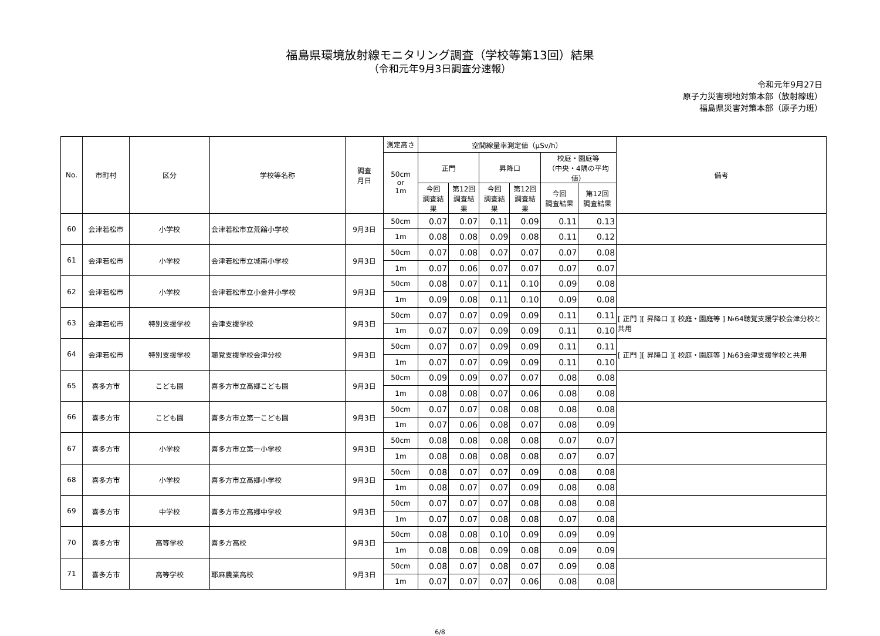福島県環境放射線モニタリング調査（学校等第13回）結果
（令和元年9月3日調査分速報）
令和元年9月27日
原子力災害現地対策本部（放射線班）
福島県災害対策本部（原子力班）
| No. | 市町村 | 区分 | 学校等名称 | 調査 月日 | 測定高さ | 空間線量率測定値（μSv/h） | | | | | | 備考 |
| --- | --- | --- | --- | --- | --- | --- | --- | --- | --- | --- | --- | --- |
| | | | | | 50cm or 1m | 正門 | | 昇降口 | | 校庭・園庭等 （中央・4隅の平均値） | | |
| | | | | | | 今回 調査結果 | 第12回 調査結果 | 今回 調査結果 | 第12回 調査結果 | 今回 調査結果 | 第12回 調査結果 | |
| 60 | 会津若松市 | 小学校 | 会津若松市立荒舘小学校 | 9月3日 | 50cm | 0.07 | 0.07 | 0.11 | 0.09 | 0.11 | 0.13 | |
| | | | | | 1m | 0.08 | 0.08 | 0.09 | 0.08 | 0.11 | 0.12 | |
| 61 | 会津若松市 | 小学校 | 会津若松市立城南小学校 | 9月3日 | 50cm | 0.07 | 0.08 | 0.07 | 0.07 | 0.07 | 0.08 | |
| | | | | | 1m | 0.07 | 0.06 | 0.07 | 0.07 | 0.07 | 0.07 | |
| 62 | 会津若松市 | 小学校 | 会津若松市立小金井小学校 | 9月3日 | 50cm | 0.08 | 0.07 | 0.11 | 0.10 | 0.09 | 0.08 | |
| | | | | | 1m | 0.09 | 0.08 | 0.11 | 0.10 | 0.09 | 0.08 | |
| 63 | 会津若松市 | 特別支援学校 | 会津支援学校 | 9月3日 | 50cm | 0.07 | 0.07 | 0.09 | 0.09 | 0.11 | 0.11 | [ 正門 ][ 昇降口 ][ 校庭・園庭等 ] №64聴覚支援学校会津分校と共用 |
| | | | | | 1m | 0.07 | 0.07 | 0.09 | 0.09 | 0.11 | 0.10 | |
| 64 | 会津若松市 | 特別支援学校 | 聴覚支援学校会津分校 | 9月3日 | 50cm | 0.07 | 0.07 | 0.09 | 0.09 | 0.11 | 0.11 | [ 正門 ][ 昇降口 ][ 校庭・園庭等 ] №63会津支援学校と共用 |
| | | | | | 1m | 0.07 | 0.07 | 0.09 | 0.09 | 0.11 | 0.10 | |
| 65 | 喜多方市 | こども園 | 喜多方市立高郷こども園 | 9月3日 | 50cm | 0.09 | 0.09 | 0.07 | 0.07 | 0.08 | 0.08 | |
| | | | | | 1m | 0.08 | 0.08 | 0.07 | 0.06 | 0.08 | 0.08 | |
| 66 | 喜多方市 | こども園 | 喜多方市立第一こども園 | 9月3日 | 50cm | 0.07 | 0.07 | 0.08 | 0.08 | 0.08 | 0.08 | |
| | | | | | 1m | 0.07 | 0.06 | 0.08 | 0.07 | 0.08 | 0.09 | |
| 67 | 喜多方市 | 小学校 | 喜多方市立第一小学校 | 9月3日 | 50cm | 0.08 | 0.08 | 0.08 | 0.08 | 0.07 | 0.07 | |
| | | | | | 1m | 0.08 | 0.08 | 0.08 | 0.08 | 0.07 | 0.07 | |
| 68 | 喜多方市 | 小学校 | 喜多方市立高郷小学校 | 9月3日 | 50cm | 0.08 | 0.07 | 0.07 | 0.09 | 0.08 | 0.08 | |
| | | | | | 1m | 0.08 | 0.07 | 0.07 | 0.09 | 0.08 | 0.08 | |
| 69 | 喜多方市 | 中学校 | 喜多方市立高郷中学校 | 9月3日 | 50cm | 0.07 | 0.07 | 0.07 | 0.08 | 0.08 | 0.08 | |
| | | | | | 1m | 0.07 | 0.07 | 0.08 | 0.08 | 0.07 | 0.08 | |
| 70 | 喜多方市 | 高等学校 | 喜多方高校 | 9月3日 | 50cm | 0.08 | 0.08 | 0.10 | 0.09 | 0.09 | 0.09 | |
| | | | | | 1m | 0.08 | 0.08 | 0.09 | 0.08 | 0.09 | 0.09 | |
| 71 | 喜多方市 | 高等学校 | 耶麻農業高校 | 9月3日 | 50cm | 0.08 | 0.07 | 0.08 | 0.07 | 0.09 | 0.08 | |
| | | | | | 1m | 0.07 | 0.07 | 0.07 | 0.06 | 0.08 | 0.08 | |
6/8